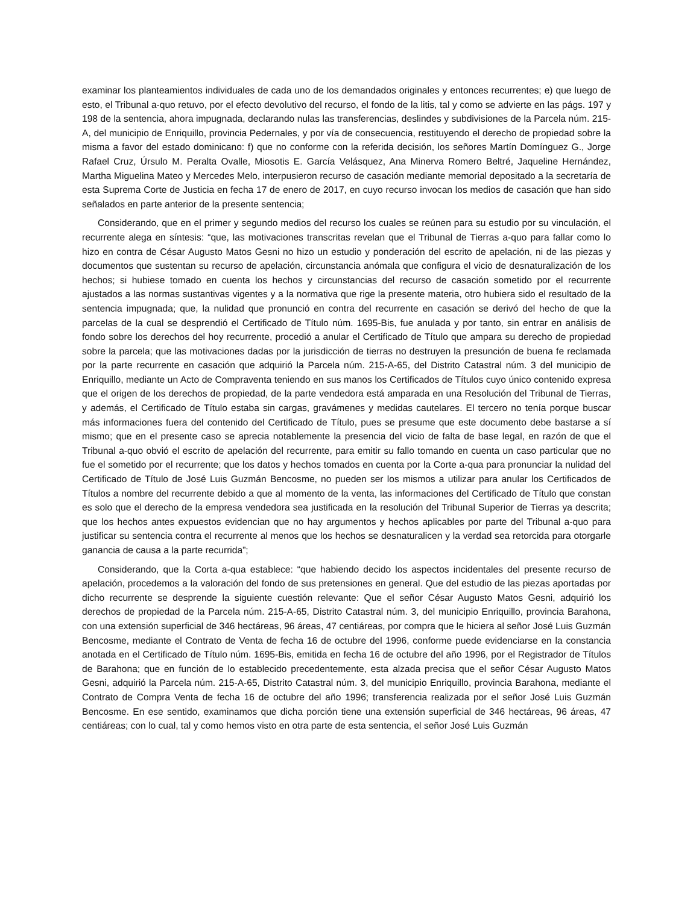examinar los planteamientos individuales de cada uno de los demandados originales y entonces recurrentes; e) que luego de esto, el Tribunal a-quo retuvo, por el efecto devolutivo del recurso, el fondo de la litis, tal y como se advierte en las págs. 197 y 198 de la sentencia, ahora impugnada, declarando nulas las transferencias, deslindes y subdivisiones de la Parcela núm. 215-A, del municipio de Enriquillo, provincia Pedernales, y por vía de consecuencia, restituyendo el derecho de propiedad sobre la misma a favor del estado dominicano: f) que no conforme con la referida decisión, los señores Martín Domínguez G., Jorge Rafael Cruz, Úrsulo M. Peralta Ovalle, Miosotis E. García Velásquez, Ana Minerva Romero Beltré, Jaqueline Hernández, Martha Miguelina Mateo y Mercedes Melo, interpusieron recurso de casación mediante memorial depositado a la secretaría de esta Suprema Corte de Justicia en fecha 17 de enero de 2017, en cuyo recurso invocan los medios de casación que han sido señalados en parte anterior de la presente sentencia;
Considerando, que en el primer y segundo medios del recurso los cuales se reúnen para su estudio por su vinculación, el recurrente alega en síntesis: “que, las motivaciones transcritas revelan que el Tribunal de Tierras a-quo para fallar como lo hizo en contra de César Augusto Matos Gesni no hizo un estudio y ponderación del escrito de apelación, ni de las piezas y documentos que sustentan su recurso de apelación, circunstancia anómala que configura el vicio de desnaturalización de los hechos; si hubiese tomado en cuenta los hechos y circunstancias del recurso de casación sometido por el recurrente ajustados a las normas sustantivas vigentes y a la normativa que rige la presente materia, otro hubiera sido el resultado de la sentencia impugnada; que, la nulidad que pronunció en contra del recurrente en casación se derivó del hecho de que la parcelas de la cual se desprendió el Certificado de Título núm. 1695-Bis, fue anulada y por tanto, sin entrar en análisis de fondo sobre los derechos del hoy recurrente, procedió a anular el Certificado de Título que ampara su derecho de propiedad sobre la parcela; que las motivaciones dadas por la jurisdicción de tierras no destruyen la presunción de buena fe reclamada por la parte recurrente en casación que adquirió la Parcela núm. 215-A-65, del Distrito Catastral núm. 3 del municipio de Enriquillo, mediante un Acto de Compraventa teniendo en sus manos los Certificados de Títulos cuyo único contenido expresa que el origen de los derechos de propiedad, de la parte vendedora está amparada en una Resolución del Tribunal de Tierras, y además, el Certificado de Título estaba sin cargas, gravámenes y medidas cautelares. El tercero no tenía porque buscar más informaciones fuera del contenido del Certificado de Título, pues se presume que este documento debe bastarse a sí mismo; que en el presente caso se aprecia notablemente la presencia del vicio de falta de base legal, en razón de que el Tribunal a-quo obvió el escrito de apelación del recurrente, para emitir su fallo tomando en cuenta un caso particular que no fue el sometido por el recurrente; que los datos y hechos tomados en cuenta por la Corte a-qua para pronunciar la nulidad del Certificado de Título de José Luis Guzmán Bencosme, no pueden ser los mismos a utilizar para anular los Certificados de Títulos a nombre del recurrente debido a que al momento de la venta, las informaciones del Certificado de Título que constan es solo que el derecho de la empresa vendedora sea justificada en la resolución del Tribunal Superior de Tierras ya descrita; que los hechos antes expuestos evidencian que no hay argumentos y hechos aplicables por parte del Tribunal a-quo para justificar su sentencia contra el recurrente al menos que los hechos se desnaturalicen y la verdad sea retorcida para otorgarle ganancia de causa a la parte recurrida”;
Considerando, que la Corta a-qua establece: “que habiendo decido los aspectos incidentales del presente recurso de apelación, procedemos a la valoración del fondo de sus pretensiones en general. Que del estudio de las piezas aportadas por dicho recurrente se desprende la siguiente cuestión relevante: Que el señor César Augusto Matos Gesni, adquirió los derechos de propiedad de la Parcela núm. 215-A-65, Distrito Catastral núm. 3, del municipio Enriquillo, provincia Barahona, con una extensión superficial de 346 hectáreas, 96 áreas, 47 centiáreas, por compra que le hiciera al señor José Luis Guzmán Bencosme, mediante el Contrato de Venta de fecha 16 de octubre del 1996, conforme puede evidenciarse en la constancia anotada en el Certificado de Título núm. 1695-Bis, emitida en fecha 16 de octubre del año 1996, por el Registrador de Títulos de Barahona; que en función de lo establecido precedentemente, esta alzada precisa que el señor César Augusto Matos Gesni, adquirió la Parcela núm. 215-A-65, Distrito Catastral núm. 3, del municipio Enriquillo, provincia Barahona, mediante el Contrato de Compra Venta de fecha 16 de octubre del año 1996; transferencia realizada por el señor José Luis Guzmán Bencosme. En ese sentido, examinamos que dicha porción tiene una extensión superficial de 346 hectáreas, 96 áreas, 47 centiáreas; con lo cual, tal y como hemos visto en otra parte de esta sentencia, el señor José Luis Guzmán